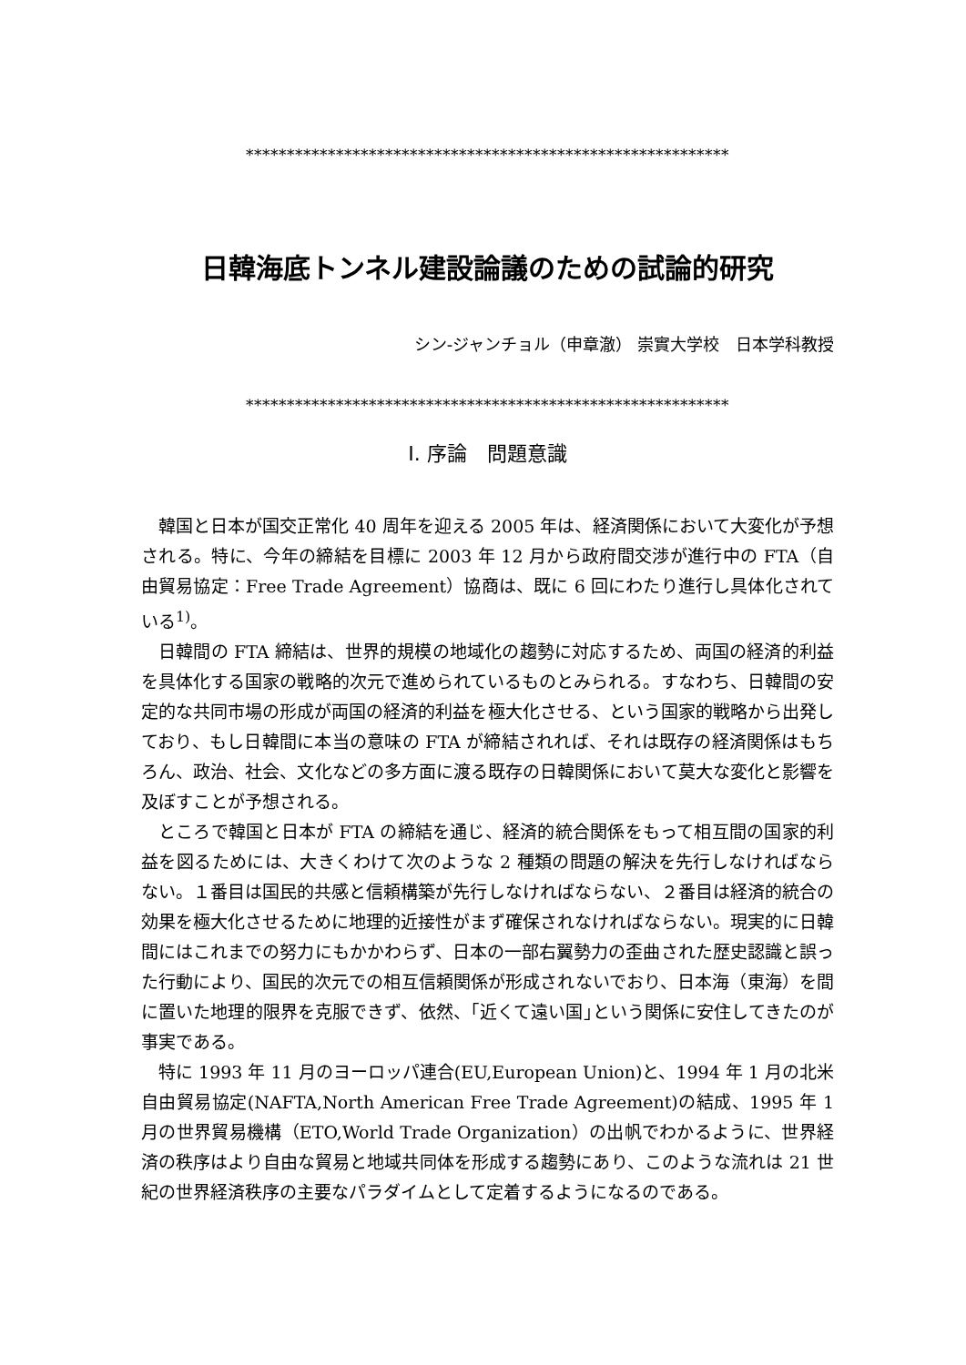***********************************************************
日韓海底トンネル建設論議のための試論的研究
シン-ジャンチョル（申章澈） 崇實大学校　日本学科教授
***********************************************************
Ⅰ. 序論　問題意識
韓国と日本が国交正常化 40 周年を迎える 2005 年は、経済関係において大変化が予想される。特に、今年の締結を目標に 2003 年 12 月から政府間交渉が進行中の FTA（自由貿易協定：Free Trade Agreement）協商は、既に 6 回にわたり進行し具体化されている<sup>1)</sup>。
日韓間の FTA 締結は、世界的規模の地域化の趨勢に対応するため、両国の経済的利益を具体化する国家の戦略的次元で進められているものとみられる。すなわち、日韓間の安定的な共同市場の形成が両国の経済的利益を極大化させる、という国家的戦略から出発しており、もし日韓間に本当の意味の FTA が締結されれば、それは既存の経済関係はもちろん、政治、社会、文化などの多方面に渡る既存の日韓関係において莫大な変化と影響を及ぼすことが予想される。
ところで韓国と日本が FTA の締結を通じ、経済的統合関係をもって相互間の国家的利益を図るためには、大きくわけて次のような 2 種類の問題の解決を先行しなければならない。１番目は国民的共感と信頼構築が先行しなければならない、２番目は経済的統合の効果を極大化させるために地理的近接性がまず確保されなければならない。現実的に日韓間にはこれまでの努力にもかかわらず、日本の一部右翼勢力の歪曲された歴史認識と誤った行動により、国民的次元での相互信頼関係が形成されないでおり、日本海（東海）を間に置いた地理的限界を克服できず、依然、｢近くて遠い国｣という関係に安住してきたのが事実である。
特に 1993 年 11 月のヨーロッパ連合(EU,European Union)と、1994 年 1 月の北米自由貿易協定(NAFTA,North American Free Trade Agreement)の結成、1995 年 1 月の世界貿易機構（ETO,World Trade Organization）の出帆でわかるように、世界経済の秩序はより自由な貿易と地域共同体を形成する趨勢にあり、このような流れは 21 世紀の世界経済秩序の主要なパラダイムとして定着するようになるのである。